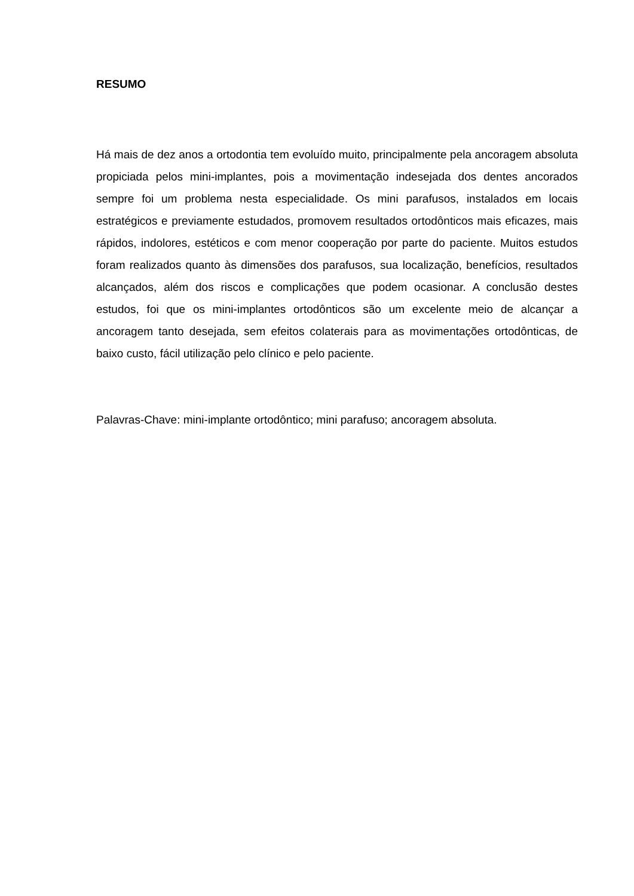RESUMO
Há mais de dez anos a ortodontia tem evoluído muito, principalmente pela ancoragem absoluta propiciada pelos mini-implantes, pois a movimentação indesejada dos dentes ancorados sempre foi um problema nesta especialidade. Os mini parafusos, instalados em locais estratégicos e previamente estudados, promovem resultados ortodônticos mais eficazes, mais rápidos, indolores, estéticos e com menor cooperação por parte do paciente. Muitos estudos foram realizados quanto às dimensões dos parafusos, sua localização, benefícios, resultados alcançados, além dos riscos e complicações que podem ocasionar. A conclusão destes estudos, foi que os mini-implantes ortodônticos são um excelente meio de alcançar a ancoragem tanto desejada, sem efeitos colaterais para as movimentações ortodônticas, de baixo custo, fácil utilização pelo clínico e pelo paciente.
Palavras-Chave: mini-implante ortodôntico; mini parafuso; ancoragem absoluta.